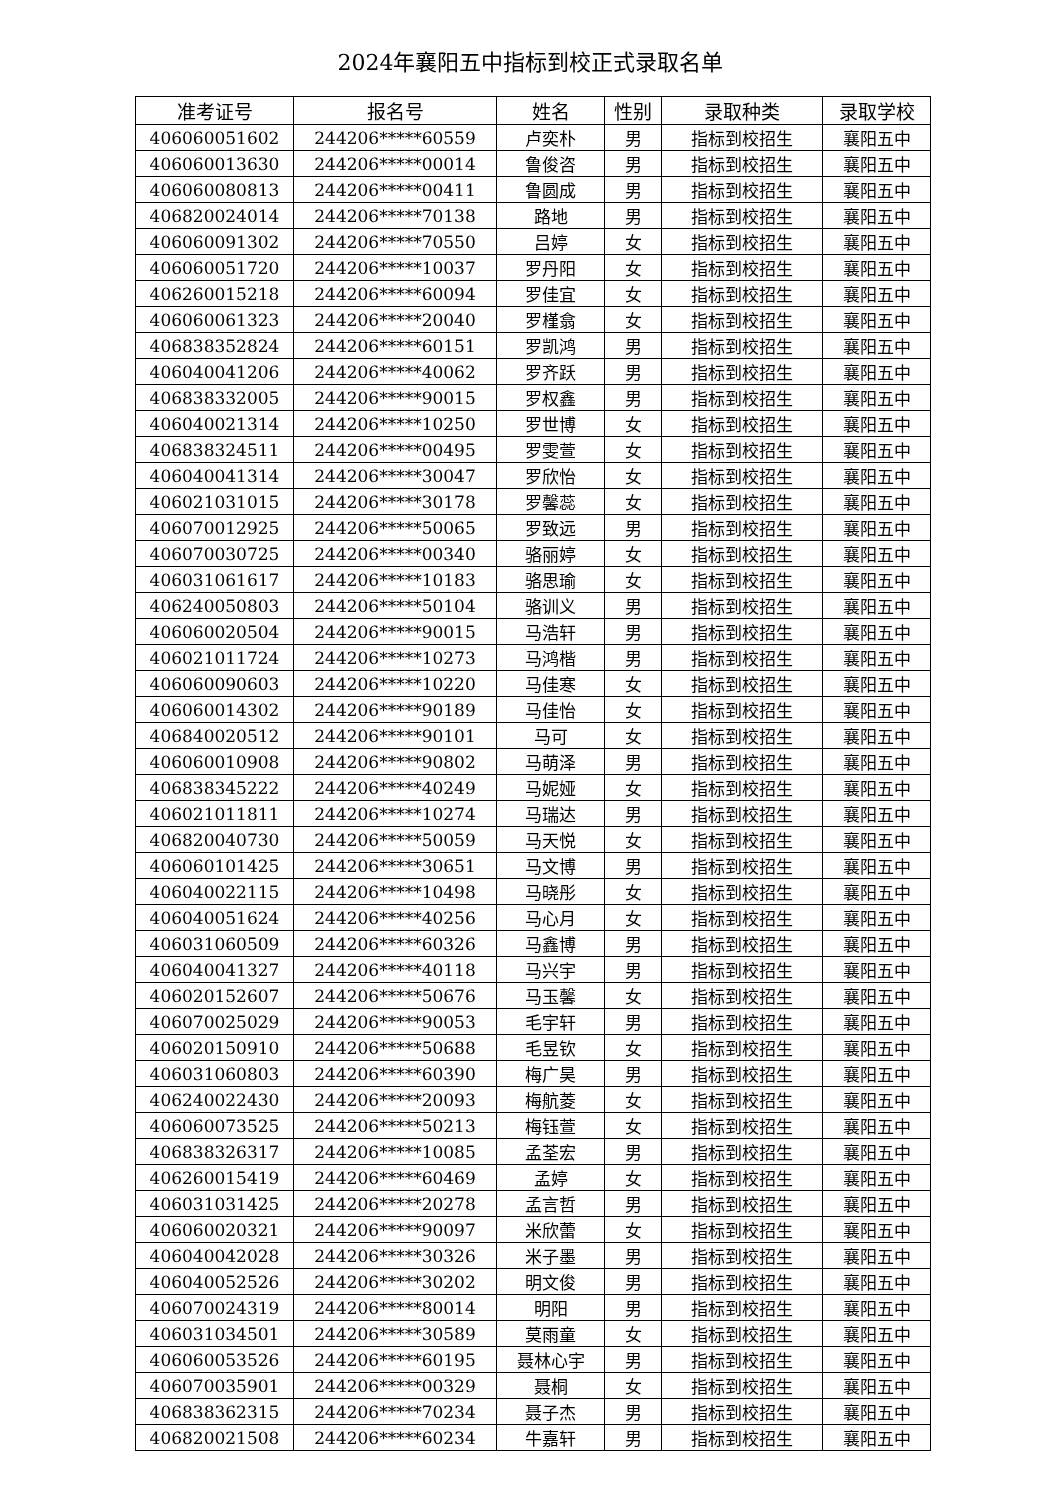2024年襄阳五中指标到校正式录取名单
| 准考证号 | 报名号 | 姓名 | 性别 | 录取种类 | 录取学校 |
| --- | --- | --- | --- | --- | --- |
| 406060051602 | 244206*****60559 | 卢奕朴 | 男 | 指标到校招生 | 襄阳五中 |
| 406060013630 | 244206*****00014 | 鲁俊咨 | 男 | 指标到校招生 | 襄阳五中 |
| 406060080813 | 244206*****00411 | 鲁圆成 | 男 | 指标到校招生 | 襄阳五中 |
| 406820024014 | 244206*****70138 | 路地 | 男 | 指标到校招生 | 襄阳五中 |
| 406060091302 | 244206*****70550 | 吕婷 | 女 | 指标到校招生 | 襄阳五中 |
| 406060051720 | 244206*****10037 | 罗丹阳 | 女 | 指标到校招生 | 襄阳五中 |
| 406260015218 | 244206*****60094 | 罗佳宜 | 女 | 指标到校招生 | 襄阳五中 |
| 406060061323 | 244206*****20040 | 罗槿翕 | 女 | 指标到校招生 | 襄阳五中 |
| 406838352824 | 244206*****60151 | 罗凯鸿 | 男 | 指标到校招生 | 襄阳五中 |
| 406040041206 | 244206*****40062 | 罗齐跃 | 男 | 指标到校招生 | 襄阳五中 |
| 406838332005 | 244206*****90015 | 罗权鑫 | 男 | 指标到校招生 | 襄阳五中 |
| 406040021314 | 244206*****10250 | 罗世博 | 女 | 指标到校招生 | 襄阳五中 |
| 406838324511 | 244206*****00495 | 罗雯萱 | 女 | 指标到校招生 | 襄阳五中 |
| 406040041314 | 244206*****30047 | 罗欣怡 | 女 | 指标到校招生 | 襄阳五中 |
| 406021031015 | 244206*****30178 | 罗馨蕊 | 女 | 指标到校招生 | 襄阳五中 |
| 406070012925 | 244206*****50065 | 罗致远 | 男 | 指标到校招生 | 襄阳五中 |
| 406070030725 | 244206*****00340 | 骆丽婷 | 女 | 指标到校招生 | 襄阳五中 |
| 406031061617 | 244206*****10183 | 骆思瑜 | 女 | 指标到校招生 | 襄阳五中 |
| 406240050803 | 244206*****50104 | 骆训义 | 男 | 指标到校招生 | 襄阳五中 |
| 406060020504 | 244206*****90015 | 马浩轩 | 男 | 指标到校招生 | 襄阳五中 |
| 406021011724 | 244206*****10273 | 马鸿楷 | 男 | 指标到校招生 | 襄阳五中 |
| 406060090603 | 244206*****10220 | 马佳寒 | 女 | 指标到校招生 | 襄阳五中 |
| 406060014302 | 244206*****90189 | 马佳怡 | 女 | 指标到校招生 | 襄阳五中 |
| 406840020512 | 244206*****90101 | 马可 | 女 | 指标到校招生 | 襄阳五中 |
| 406060010908 | 244206*****90802 | 马萌泽 | 男 | 指标到校招生 | 襄阳五中 |
| 406838345222 | 244206*****40249 | 马妮娅 | 女 | 指标到校招生 | 襄阳五中 |
| 406021011811 | 244206*****10274 | 马瑞达 | 男 | 指标到校招生 | 襄阳五中 |
| 406820040730 | 244206*****50059 | 马天悦 | 女 | 指标到校招生 | 襄阳五中 |
| 406060101425 | 244206*****30651 | 马文博 | 男 | 指标到校招生 | 襄阳五中 |
| 406040022115 | 244206*****10498 | 马晓彤 | 女 | 指标到校招生 | 襄阳五中 |
| 406040051624 | 244206*****40256 | 马心月 | 女 | 指标到校招生 | 襄阳五中 |
| 406031060509 | 244206*****60326 | 马鑫博 | 男 | 指标到校招生 | 襄阳五中 |
| 406040041327 | 244206*****40118 | 马兴宇 | 男 | 指标到校招生 | 襄阳五中 |
| 406020152607 | 244206*****50676 | 马玉馨 | 女 | 指标到校招生 | 襄阳五中 |
| 406070025029 | 244206*****90053 | 毛宇轩 | 男 | 指标到校招生 | 襄阳五中 |
| 406020150910 | 244206*****50688 | 毛昱钦 | 女 | 指标到校招生 | 襄阳五中 |
| 406031060803 | 244206*****60390 | 梅广昊 | 男 | 指标到校招生 | 襄阳五中 |
| 406240022430 | 244206*****20093 | 梅航菱 | 女 | 指标到校招生 | 襄阳五中 |
| 406060073525 | 244206*****50213 | 梅钰萱 | 女 | 指标到校招生 | 襄阳五中 |
| 406838326317 | 244206*****10085 | 孟荃宏 | 男 | 指标到校招生 | 襄阳五中 |
| 406260015419 | 244206*****60469 | 孟婷 | 女 | 指标到校招生 | 襄阳五中 |
| 406031031425 | 244206*****20278 | 孟言哲 | 男 | 指标到校招生 | 襄阳五中 |
| 406060020321 | 244206*****90097 | 米欣蕾 | 女 | 指标到校招生 | 襄阳五中 |
| 406040042028 | 244206*****30326 | 米子墨 | 男 | 指标到校招生 | 襄阳五中 |
| 406040052526 | 244206*****30202 | 明文俊 | 男 | 指标到校招生 | 襄阳五中 |
| 406070024319 | 244206*****80014 | 明阳 | 男 | 指标到校招生 | 襄阳五中 |
| 406031034501 | 244206*****30589 | 莫雨童 | 女 | 指标到校招生 | 襄阳五中 |
| 406060053526 | 244206*****60195 | 聂林心宇 | 男 | 指标到校招生 | 襄阳五中 |
| 406070035901 | 244206*****00329 | 聂桐 | 女 | 指标到校招生 | 襄阳五中 |
| 406838362315 | 244206*****70234 | 聂子杰 | 男 | 指标到校招生 | 襄阳五中 |
| 406820021508 | 244206*****60234 | 牛嘉轩 | 男 | 指标到校招生 | 襄阳五中 |